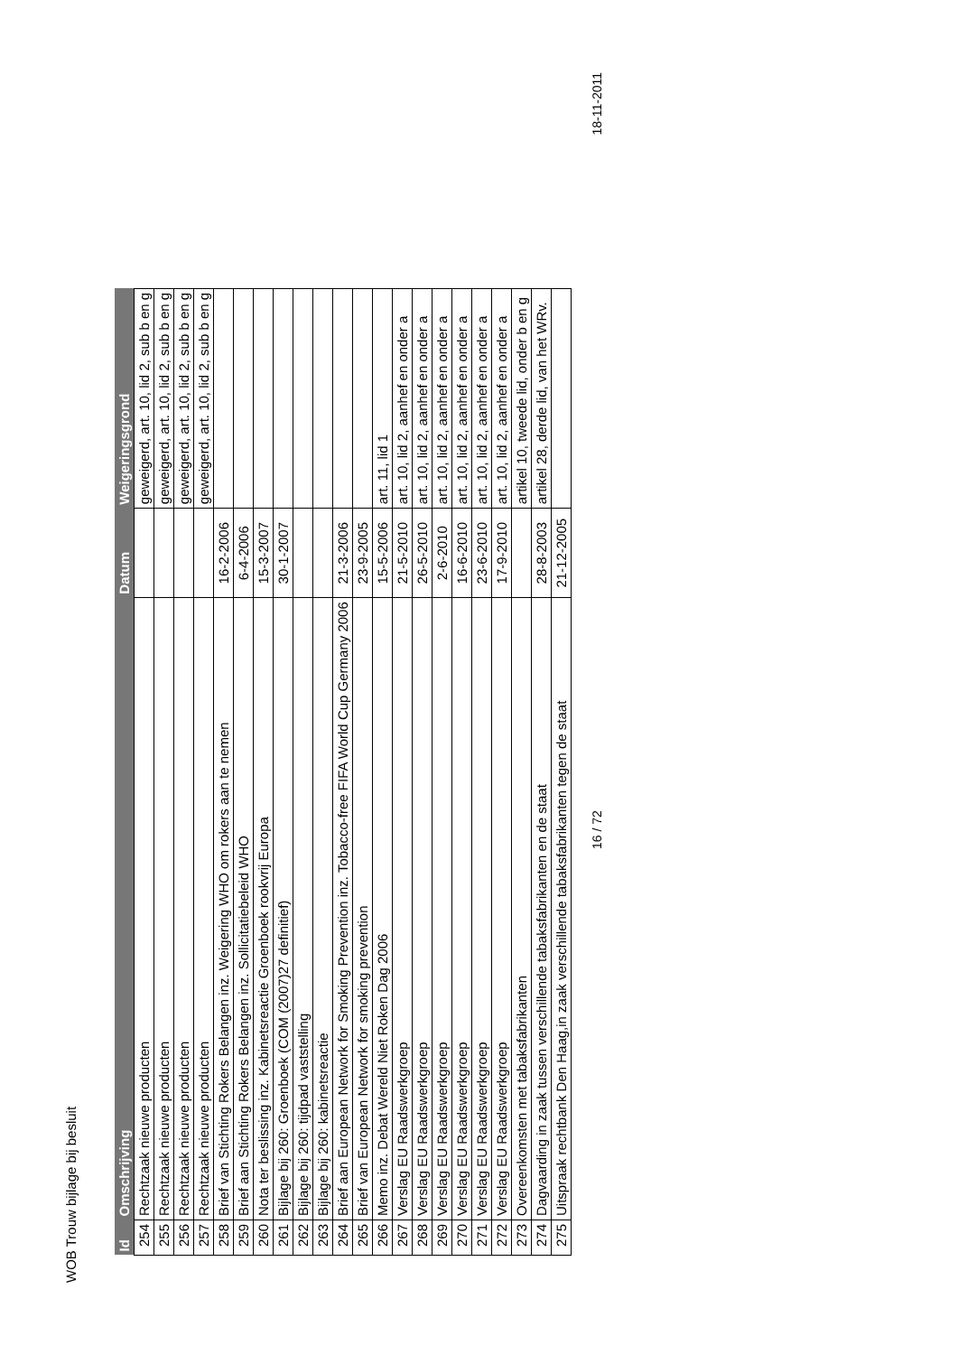WOB Trouw bijlage bij besluit
| Id | Omschrijving | Datum | Weigeringsgrond |
| --- | --- | --- | --- |
| 254 | Rechtzaak nieuwe producten | | geweigerd, art. 10, lid 2, sub b en g |
| 255 | Rechtzaak nieuwe producten | | geweigerd, art. 10, lid 2, sub b en g |
| 256 | Rechtzaak nieuwe producten | | geweigerd, art. 10, lid 2, sub b en g |
| 257 | Rechtzaak nieuwe producten | | geweigerd, art. 10, lid 2, sub b en g |
| 258 | Brief van Stichting Rokers Belangen inz. Weigering WHO om rokers aan te nemen | 16-2-2006 | |
| 259 | Brief aan Stichting Rokers Belangen inz. Sollicitatiebeleid WHO | 6-4-2006 | |
| 260 | Nota ter beslissing inz. Kabinetsreactie Groenboek rookvrij Europa | 15-3-2007 | |
| 261 | Bijlage bij 260: Groenboek (COM (2007)27 definitief) | 30-1-2007 | |
| 262 | Bijlage bij 260: tijdpad vaststelling | | |
| 263 | Bijlage bij 260: kabinetsreactie | | |
| 264 | Brief aan European Network for Smoking Prevention inz. Tobacco-free FIFA World Cup Germany 2006 | 21-3-2006 | |
| 265 | Brief van European Network for smoking prevention | 23-9-2005 | |
| 266 | Memo inz. Debat Wereld Niet Roken Dag 2006 | 15-5-2006 | art. 11, lid 1 |
| 267 | Verslag EU Raadswerkgroep | 21-5-2010 | art. 10, lid 2, aanhef en onder a |
| 268 | Verslag EU Raadswerkgroep | 26-5-2010 | art. 10, lid 2, aanhef en onder a |
| 269 | Verslag EU Raadswerkgroep | 2-6-2010 | art. 10, lid 2, aanhef en onder a |
| 270 | Verslag EU Raadswerkgroep | 16-6-2010 | art. 10, lid 2, aanhef en onder a |
| 271 | Verslag EU Raadswerkgroep | 23-6-2010 | art. 10, lid 2, aanhef en onder a |
| 272 | Verslag EU Raadswerkgroep | 17-9-2010 | art. 10, lid 2, aanhef en onder a |
| 273 | Overeenkomsten met tabaksfabrikanten | | artikel 10, tweede lid, onder b en g |
| 274 | Dagvaarding in zaak tussen verschillende tabaksfabrikanten en de staat | 28-8-2003 | artikel 28, derde lid, van het WRv. |
| 275 | Uitspraak rechtbank Den Haag,in zaak verschillende tabaksfabrikanten tegen de staat | 21-12-2005 | |
16 / 72 18-11-2011